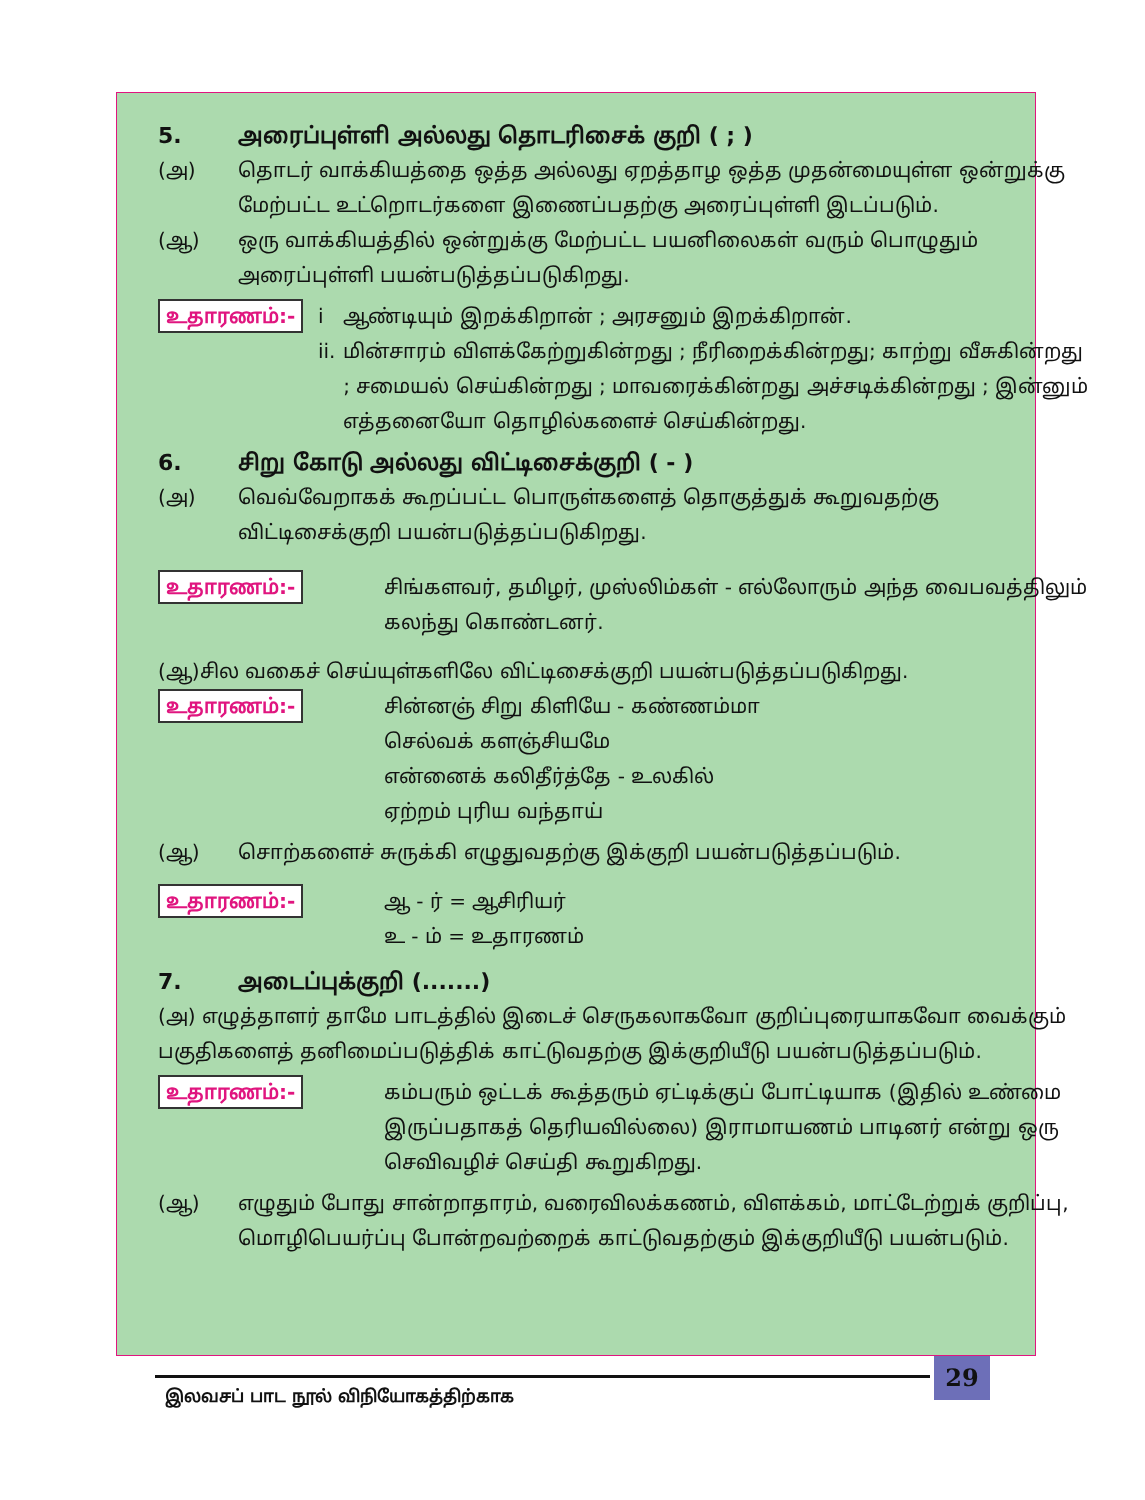5. அரைப்புள்ளி அல்லது தொடரிசைக் குறி ( ; )
(அ) தொடர் வாக்கியத்தை ஒத்த அல்லது ஏறத்தாழ ஒத்த முதன்மையுள்ள ஒன்றுக்கு மேற்பட்ட உட்றொடர்களை இணைப்பதற்கு அரைப்புள்ளி இடப்படும்.
(ஆ) ஒரு வாக்கியத்தில் ஒன்றுக்கு மேற்பட்ட பயனிலைகள் வரும் பொழுதும் அரைப்புள்ளி பயன்படுத்தப்படுகிறது.
உதாரணம்:-
i
ii.
ஆண்டியும் இறக்கிறான் ; அரசனும் இறக்கிறான்.
மின்சாரம் விளக்கேற்றுகின்றது ; நீரிறைக்கின்றது; காற்று வீசுகின்றது ; சமையல் செய்கின்றது ; மாவரைக்கின்றது அச்சடிக்கின்றது ; இன்னும் எத்தனையோ தொழில்களைச் செய்கின்றது.
6. சிறு கோடு அல்லது விட்டிசைக்குறி ( - )
(அ) வெவ்வேறாகக் கூறப்பட்ட பொருள்களைத் தொகுத்துக் கூறுவதற்கு விட்டிசைக்குறி பயன்படுத்தப்படுகிறது.
உதாரணம்:-
சிங்களவர், தமிழர், முஸ்லிம்கள் - எல்லோரும் அந்த வைபவத்திலும் கலந்து கொண்டனர்.
(ஆ)சில வகைச் செய்யுள்களிலே விட்டிசைக்குறி பயன்படுத்தப்படுகிறது.
உதாரணம்:-
சின்னஞ் சிறு கிளியே - கண்ணம்மா
செல்வக் களஞ்சியமே
என்னைக் கலிதீர்த்தே - உலகில்
ஏற்றம் புரிய வந்தாய்
(ஆ) சொற்களைச் சுருக்கி எழுதுவதற்கு இக்குறி பயன்படுத்தப்படும்.
உதாரணம்:-
ஆ - ர் = ஆசிரியர்
உ - ம் = உதாரணம்
7. அடைப்புக்குறி (.......)
(அ) எழுத்தாளர் தாமே பாடத்தில் இடைச் செருகலாகவோ குறிப்புரையாகவோ வைக்கும் பகுதிகளைத் தனிமைப்படுத்திக் காட்டுவதற்கு இக்குறியீடு பயன்படுத்தப்படும்.
உதாரணம்:-
கம்பரும் ஒட்டக் கூத்தரும் ஏட்டிக்குப் போட்டியாக (இதில் உண்மை இருப்பதாகத் தெரியவில்லை) இராமாயணம் பாடினர் என்று ஒரு செவிவழிச் செய்தி கூறுகிறது.
(ஆ) எழுதும் போது சான்றாதாரம், வரைவிலக்கணம், விளக்கம், மாட்டேற்றுக் குறிப்பு, மொழிபெயர்ப்பு போன்றவற்றைக் காட்டுவதற்கும் இக்குறியீடு பயன்படும்.
29
இலவசப் பாட நூல் விநியோகத்திற்காக